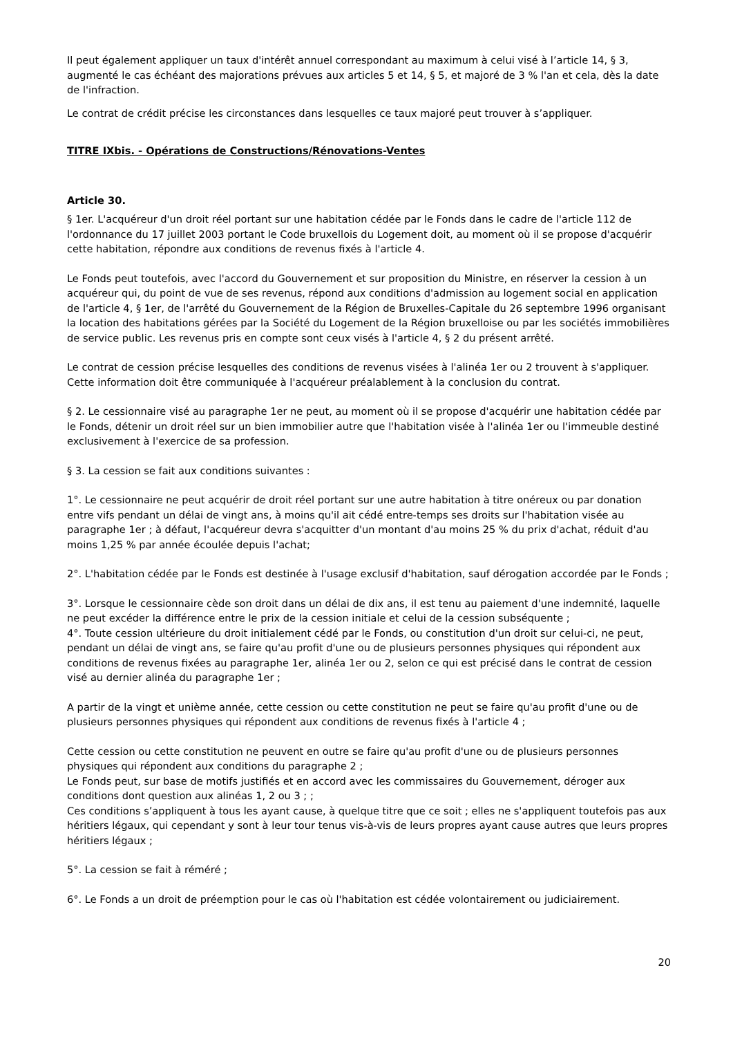Il peut également appliquer un taux d'intérêt annuel correspondant au maximum à celui visé à l’article 14, § 3, augmenté le cas échéant des majorations prévues aux articles 5 et 14, § 5, et majoré de 3 % l'an et cela, dès la date de l'infraction.
Le contrat de crédit précise les circonstances dans lesquelles ce taux majoré peut trouver à s’appliquer.
TITRE IXbis. - Opérations de Constructions/Rénovations-Ventes
Article 30.
§ 1er. L'acquéreur d'un droit réel portant sur une habitation cédée par le Fonds dans le cadre de l'article 112 de l'ordonnance du 17 juillet 2003 portant le Code bruxellois du Logement doit, au moment où il se propose d'acquérir cette habitation, répondre aux conditions de revenus fixés à l'article 4.
Le Fonds peut toutefois, avec l'accord du Gouvernement et sur proposition du Ministre, en réserver la cession à un acquéreur qui, du point de vue de ses revenus, répond aux conditions d'admission au logement social en application de l'article 4, § 1er, de l'arrêté du Gouvernement de la Région de Bruxelles-Capitale du 26 septembre 1996 organisant la location des habitations gérées par la Société du Logement de la Région bruxelloise ou par les sociétés immobilières de service public. Les revenus pris en compte sont ceux visés à l'article 4, § 2 du présent arrêté.
Le contrat de cession précise lesquelles des conditions de revenus visées à l'alinéa 1er ou 2 trouvent à s'appliquer. Cette information doit être communiquée à l'acquéreur préalablement à la conclusion du contrat.
§ 2. Le cessionnaire visé au paragraphe 1er ne peut, au moment où il se propose d'acquérir une habitation cédée par le Fonds, détenir un droit réel sur un bien immobilier autre que l'habitation visée à l'alinéa 1er ou l'immeuble destiné exclusivement à l'exercice de sa profession.
§ 3. La cession se fait aux conditions suivantes :
1°. Le cessionnaire ne peut acquérir de droit réel portant sur une autre habitation à titre onéreux ou par donation entre vifs pendant un délai de vingt ans, à moins qu'il ait cédé entre-temps ses droits sur l'habitation visée au paragraphe 1er ; à défaut, l'acquéreur devra s'acquitter d'un montant d'au moins 25 % du prix d'achat, réduit d'au moins 1,25 % par année écoulée depuis l'achat;
2°. L'habitation cédée par le Fonds est destinée à l'usage exclusif d'habitation, sauf dérogation accordée par le Fonds ;
3°. Lorsque le cessionnaire cède son droit dans un délai de dix ans, il est tenu au paiement d'une indemnité, laquelle ne peut excéder la différence entre le prix de la cession initiale et celui de la cession subséquente ;
4°. Toute cession ultérieure du droit initialement cédé par le Fonds, ou constitution d'un droit sur celui-ci, ne peut, pendant un délai de vingt ans, se faire qu'au profit d'une ou de plusieurs personnes physiques qui répondent aux conditions de revenus fixées au paragraphe 1er, alinéa 1er ou 2, selon ce qui est précisé dans le contrat de cession visé au dernier alinéa du paragraphe 1er ;
A partir de la vingt et unième année, cette cession ou cette constitution ne peut se faire qu'au profit d'une ou de plusieurs personnes physiques qui répondent aux conditions de revenus fixés à l'article 4 ;
Cette cession ou cette constitution ne peuvent en outre se faire qu'au profit d'une ou de plusieurs personnes physiques qui répondent aux conditions du paragraphe 2 ;
Le Fonds peut, sur base de motifs justifiés et en accord avec les commissaires du Gouvernement, déroger aux conditions dont question aux alinéas 1, 2 ou 3 ; ;
Ces conditions s’appliquent à tous les ayant cause, à quelque titre que ce soit ; elles ne s'appliquent toutefois pas aux héritiers légaux, qui cependant y sont à leur tour tenus vis-à-vis de leurs propres ayant cause autres que leurs propres héritiers légaux ;
5°. La cession se fait à réméré ;
6°. Le Fonds a un droit de préemption pour le cas où l'habitation est cédée volontairement ou judiciairement.
20